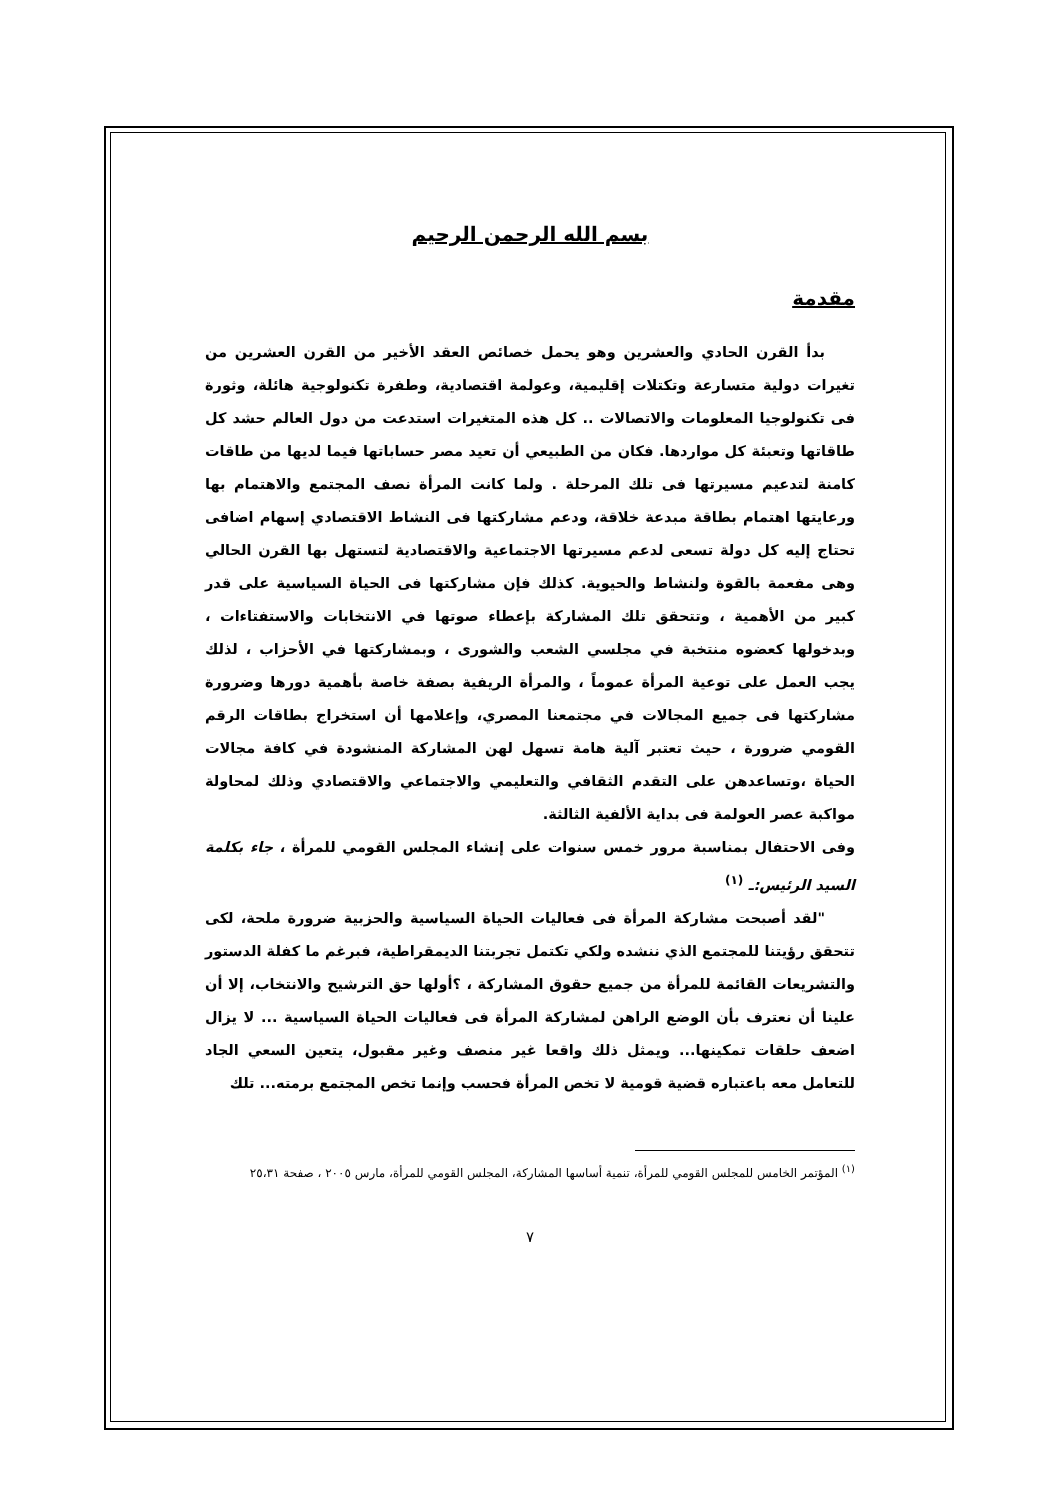بسم الله الرحمن الرحيم
مقدمة
بدأ القرن الحادي والعشرين وهو يحمل خصائص العقد الأخير من القرن العشرين من تغيرات دولية متسارعة وتكتلات إقليمية، وعولمة اقتصادية، وطفرة تكنولوجية هائلة، وثورة فى تكنولوجيا المعلومات والاتصالات .. كل هذه المتغيرات استدعت من دول العالم حشد كل طاقاتها وتعبئة كل مواردها. فكان من الطبيعي أن تعيد مصر حساباتها فيما لديها من طاقات كامنة لتدعيم مسيرتها فى تلك المرحلة . ولما كانت المرأة نصف المجتمع والاهتمام بها ورعايتها اهتمام بطاقة مبدعة خلاقة، ودعم مشاركتها فى النشاط الاقتصادي إسهام اضافى تحتاج إليه كل دولة تسعى لدعم مسيرتها الاجتماعية والاقتصادية لتستهل بها القرن الحالي وهى مفعمة بالقوة ولنشاط والحيوية. كذلك فإن مشاركتها فى الحياة السياسية على قدر كبير من الأهمية ، وتتحقق تلك المشاركة بإعطاء صوتها في الانتخابات والاستفتاءات ، وبدخولها كعضوه منتخبة في مجلسي الشعب والشورى ، وبمشاركتها في الأحزاب ، لذلك يجب العمل على توعية المرأة عموماً ، والمرأة الريفية بصفة خاصة بأهمية دورها وضرورة مشاركتها فى جميع المجالات في مجتمعنا المصري، وإعلامها أن استخراج بطاقات الرقم القومي ضرورة ، حيث تعتبر آلية هامة تسهل لهن المشاركة المنشودة في كافة مجالات الحياة ،وتساعدهن على التقدم الثقافي والتعليمي والاجتماعي والاقتصادي وذلك لمحاولة مواكبة عصر العولمة فى بداية الألفية الثالثة.
وفى الاحتفال بمناسبة مرور خمس سنوات على إنشاء المجلس القومي للمرأة ، جاء بكلمة السيد الرئيس:ـ <sup>(١)</sup>
"لقد أصبحت مشاركة المرأة فى فعاليات الحياة السياسية والحزبية ضرورة ملحة، لكى تتحقق رؤيتنا للمجتمع الذي ننشده ولكي تكتمل تجربتنا الديمقراطية، فبرغم ما كفلة الدستور والتشريعات القائمة للمرأة من جميع حقوق المشاركة ، ؟أولها حق الترشيح والانتخاب، إلا أن علينا أن نعترف بأن الوضع الراهن لمشاركة المرأة فى فعاليات الحياة السياسية ... لا يزال اضعف حلقات تمكينها... ويمثل ذلك واقعا غير منصف وغير مقبول، يتعين السعي الجاد للتعامل معه باعتباره قضية قومية لا تخص المرأة فحسب وإنما تخص المجتمع برمته... تلك
<sup>(١)</sup> المؤتمر الخامس للمجلس القومي للمرأة، تنمية أساسها المشاركة، المجلس القومي للمرأة، مارس ٢٠٠٥ ، صفحة ٢٥،٣١
٧